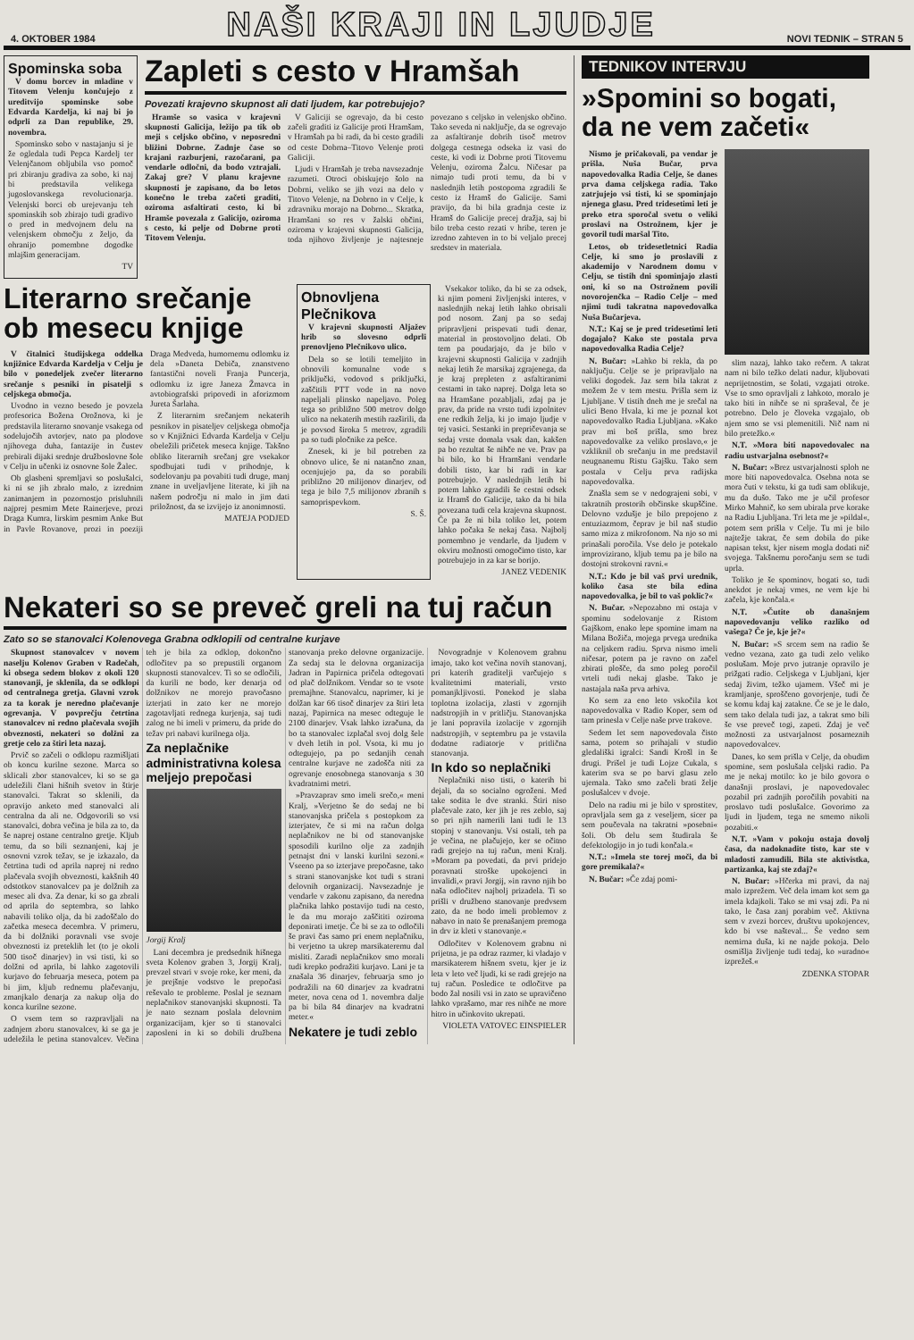4. OKTOBER 1984 NAŠI KRAJI IN LJUDJE NOVI TEDNIK – STRAN 5
Spominska soba
V domu borcev in mladine v Titovem Velenju končujejo z ureditvijo spominske sobe Edvarda Kardelja, ki naj bi jo odprli za Dan republike, 29. novembra.
Spominsko sobo v nastajanju si je že ogledala tudi Pepca Kardelj ter Velenjčanom obljubila vso pomoč pri zbiranju gradiva za sobo, ki naj bi predstavila velikega jugoslovanskega revolucionarja. Velenjski borci ob urejevanju teh spominskih sob zbirajo tudi gradivo o pred in medvojnem delu na velenjskem območju z željo, da ohranijo pomembne dogodke mlajšim generacijam.
TV
Zapleti s cesto v Hramšah
Povezati krajevno skupnost ali dati ljudem, kar potrebujejo?
Hramše so vasica v krajevni skupnosti Galicija, ležijo pa tik ob meji s celjsko občino, v neposredni bližini Dobrne. Zadnje čase so krajani razburjeni, razočarani, pa vendarle odločni, da bodo vztrajali. Zakaj gre? V planu krajevne skupnosti je zapisano, da bo letos konečno le treba začeti graditi, oziroma asfaltirati cesto, ki bi Hramše povezala z Galicijo, oziroma s cesto, ki pelje od Dobrne proti Titovem Velenju.
V Galiciji se ogrevajo, da bi cesto začeli graditi iz Galicije proti Hramšam, v Hramšah pa bi radi, da bi cesto gradili od ceste Dobrna–Titovo Velenje proti Galiciji.
Ljudi v Hramšah je treba navsezadnje razumeti. Otroci obiskujejo šolo na Dobrni, veliko se jih vozi na delo v Titovo Velenje, na Dobrno in v Celje, k zdravniku morajo na Dobrno... Skratka, Hramšani so res v žalski občini, oziroma v krajevni skupnosti Galicija, toda njihovo življenje je najtesneje povezano s celjsko in velenjsko občino. Tako seveda ni naključje, da se ogrevajo za asfaltiranje dobrih tisoč metrov dolgega cestnega odseka iz vasi do ceste, ki vodi iz Dobrne proti Titovemu Velenju, oziroma Žalcu. Ničesar pa nimajo tudi proti temu, da bi v naslednjih letih postopoma zgradili še cesto iz Hramš do Galicije. Sami pravijo, da bi bila gradnja ceste iz Hramš do Galicije precej dražja, saj bi bilo treba cesto rezati v hribe, teren je izredno zahteven in to bi veljalo precej sredstev in materiala.
Literarno srečanje ob mesecu knjige
V čitalnici študijskega oddelka knjižnice Edvarda Kardelja v Celju je bilo v ponedeljek zvečer literarno srečanje s pesniki in pisatelji s celjskega območja.
Uvodno in vezno besedo je povzela profesorica Božena Orožnova, ki je predstavila literarno snovanje vsakega od sodelujočih avtorjev, nato pa plodove njihovega duha, fantazije in čustev prebirali dijaki srednje družboslovne šole v Celju in učenki iz osnovne šole Žalec.
Ob glasbeni spremljavi so poslušalci, ki ni se jih zbralo malo, z izrednim zanimanjem in pozornostjo prisluhnili najprej pesmim Mete Rainerjeve, prozi Draga Kumra, lirskim pesmim Anke But in Pavle Rovanove, prozi in poeziji Draga Medveda, humornemu odlomku iz dela »Daneta Debiča, znanstveno fantastični noveli Franja Puncerja, odlomku iz igre Janeza Žmavca in avtobiografski pripovedi in aforizmom Jureta Šarlaha.
Z literarnim srečanjem nekaterih pesnikov in pisateljev celjskega območja so v Knjižnici Edvarda Kardelja v Celju obeležili pričetek meseca knjige. Takšno obliko literarnih srečanj gre vsekakor spodbujati tudi v prihodnje, k sodelovanju pa povabiti tudi druge, manj znane in uveljavljene literate, ki jih na našem področju ni malo in jim dati priložnost, da se izvijejo iz anonimnosti.
MATEJA PODJED
Obnovljena Plečnikova
V krajevni skupnosti Aljažev hrib so slovesno odprli prenovljeno Plečnikovo ulico.
Dela so se lotili temeljito in obnovili komunalne vode s priključki, vodovod s priključki, zaščitili PTT vode in na novo napeljali plinsko napeljavo. Poleg tega so približno 500 metrov dolgo ulico na nekaterih mestih razširili, da je povsod široka 5 metrov, zgradili pa so tudi pločnike za pešce.
Znesek, ki je bil potreben za obnovo ulice, še ni natančno znan, ocenjujejo pa, da so porabili približno 20 milijonov dinarjev, od tega je bilo 7,5 milijonov zbranih s samoprispevkom.
S. Š.
Vsekakor toliko, da bi se za odsek, ki njim pomeni življenjski interes, v naslednjih nekaj letih lahko obrisali pod nosom. Zanj pa so sedaj pripravljeni prispevati tudi denar, material in prostovoljno delati. Ob tem pa poudarjajo, da je bilo v krajevni skupnosti Galicija v zadnjih nekaj letih že marsikaj zgrajenega, da je kraj prepleten z asfaltiranimi cestami in tako naprej. Dolga leta so na Hramšane pozabljali, zdaj pa je prav, da pride na vrsto tudi izpolnitev ene redkih želja, ki jo imajo ljudje v tej vasici. Sestanki in prepričevanja se sedaj vrste domala vsak dan, kakšen pa bo rezultat še nihče ne ve. Prav pa bi bilo, ko bi Hramšani vendarle dobili tisto, kar bi radi in kar potrebujejo. V naslednjih letih bi potem lahko zgradili še cestni odsek iz Hramš do Galicije, tako da bi bila povezana tudi cela krajevna skupnost. Če pa že ni bila toliko let, potem lahko počaka še nekaj časa. Najbolj pomembno je vendarle, da ljudem v okviru možnosti omogočimo tisto, kar potrebujejo in za kar se borijo.
JANEZ VEDENIK
Nekateri so se preveč greli na tuj račun
Zato so se stanovalci Kolenovega Grabna odklopili od centralne kurjave
Skupnost stanovalcev v novem naselju Kolenov Graben v Radečah, ki obsega sedem blokov z okoli 120 stanovanji, je sklenila, da se odklopi od centralnega gretja. Glavni vzrok za ta korak je neredno plačevanje ogrevanja. V povprečju četrtina stanovalcev ni redno plačevala svojih obveznosti, nekateri so dolžni za gretje celo za štiri leta nazaj.
Prvič so začeli o odklopu razmišljati ob koncu kurilne sezone. Marca so sklicali zbor stanovalcev, ki so se ga udeležili člani hišnih svetov in štirje stanovalci. Takrat so sklenili, da opravijo anketo med stanovalci ali centralna da ali ne. Odgovorili so vsi stanovalci, dobra večina je bila za to, da še naprej ostane centralno gretje. Kljub temu, da so bili seznanjeni, kaj je osnovni vzrok težav, se je izkazalo, da četrtina tudi od aprila naprej ni redno plačevala svojih obveznosti, kakšnih 40 odstotkov stanovalcev pa je dolžnih za mesec ali dva. Za denar, ki so ga zbrali od aprila do septembra, so lahko nabavili toliko olja, da bi zadoščalo do začetka meseca decembra. V primeru, da bi dolžniki poravnali vse svoje obveznosti iz preteklih let (to je okoli 500 tisoč dinarjev) in vsi tisti, ki so dolžni od aprila, bi lahko zagotovili kurjavo do februarja meseca, potem pa bi jim, kljub rednemu plačevanju, zmanjkalo denarja za nakup olja do konca kurilne sezone.
O vsem tem so razpravljali na zadnjem zboru stanovalcev, ki se ga je udeležila le petina stanovalcev. Večina teh je bila za odklop, dokončno odločitev pa so prepustili organom skupnosti stanovalcev. Ti so se odločili, da kurili ne bodo, ker denarja od dolžnikov ne morejo pravočasno izterjati in zato ker ne morejo zagotavljati rednega kurjenja, saj tudi zalog ne bi imeli v primeru, da pride do težav pri nabavi kurilnega olja.
Za neplačnike administrativna kolesa meljejo prepočasi
Jorgij Kralj
Lani decembra je predsednik hišnega sveta Kolenov graben 3, Jorgij Kralj, prevzel stvari v svoje roke, ker meni, da je prejšnje vodstvo le prepočasi reševalo te probleme. Poslal je seznam neplačnikov stanovanjski skupnosti. Ta je nato seznam poslala delovnim organizacijam, kjer so ti stanovalci zaposleni in ki so dobili družbena stanovanja preko delovne organizacije. Za sedaj sta le delovna organizacija Jadran in Papirnica pričela odtegovati od plač dolžnikom. Vendar so te vsote premajhne. Stanovalcu, naprimer, ki je dolžan kar 66 tisoč dinarjev za štiri leta nazaj, Papirnica na mesec odteguje le 2100 dinarjev. Vsak lahko izračuna, da bo ta stanovalec izplačal svoj dolg šele v dveh letih in pol. Vsota, ki mu jo odtegujejo, pa po sedanjih cenah centralne kurjave ne zadošča niti za ogrevanje enosobnega stanovanja s 30 kvadratnimi metri.
»Pravzaprav smo imeli srečo,« meni Kralj, »Verjetno še do sedaj ne bi stanovanjska pričela s postopkom za izterjatev, če si mi na račun dolga neplačnikov ne bi od stanovanjske sposodili kurilno olje za zadnjih petnajst dni v lanski kurilni sezoni.« Vseeno pa so izterjave prepočasne, tako s strani stanovanjske kot tudi s strani delovnih organizacij. Navsezadnje je vendarle v zakonu zapisano, da neredna plačnika lahko postavijo tudi na cesto, le da mu morajo zaščititi oziroma deponirati imetje. Če bi se za to odločili še pravi čas samo pri enem neplačniku, bi verjetno ta ukrep marsikateremu dal misliti. Zaradi neplačnikov smo morali tudi krepko podražiti kurjavo. Lani je ta znašala 36 dinarjev, februarja smo jo podražili na 60 dinarjev za kvadratni meter, nova cena od 1. novembra dalje pa bi bila 84 dinarjev na kvadratni meter.«
Nekatere je tudi zeblo
Novogradnje v Kolenovem grabnu imajo, tako kot večina novih stanovanj, pri katerih graditelji varčujejo s kvalitetnimi materiali, vrsto pomanjkljivosti. Ponekod je slaba toplotna izolacija, zlasti v zgornjih nadstropjih in v pritličju. Stanovanjska je lani popravila izolacije v zgornjih nadstropjih, v septembru pa je vstavila dodatne radiatorje v pritlična stanovanja.
In kdo so neplačniki
Neplačniki niso tisti, o katerih bi dejali, da so socialno ogroženi. Med take sodita le dve stranki. Štiri niso plačevale zato, ker jih je res zeblo, saj so pri njih namerili lani tudi le 13 stopinj v stanovanju. Vsi ostali, teh pa je večina, ne plačujejo, ker se očitno radi grejejo na tuj račun, meni Kralj. »Moram pa povedati, da prvi pridejo poravnati stroške upokojenci in invalidi,« pravi Jorgij, »in ravno njih bo naša odločitev najbolj prizadela. Ti so prišli v družbeno stanovanje predvsem zato, da ne bodo imeli problemov z nabavo in nato še prenašanjem premoga in drv iz kleti v stanovanje.«
Odločitev v Kolenovem grabnu ni prijetna, je pa odraz razmer, ki vladajo v marsikaterem hišnem svetu, kjer je iz leta v leto več ljudi, ki se radi grejejo na tuj račun. Posledice te odločitve pa bodo žal nosili vsi in zato se upravičeno lahko vprašamo, mar res nihče ne more hitro in učinkovito ukrepati.
VIOLETA VATOVEC EINSPIELER
TEDNIKOV INTERVJU
»Spomini so bogati, da ne vem začeti«
Nismo je pričakovali, pa vendar je prišla. Nuša Bučar, prva napovedovalka Radia Celje, še danes prva dama celjskega radia. Tako zatrjujejo vsi tisti, ki se spominjajo njenega glasu. Pred tridesetimi leti je preko etra sporočal svetu o veliki proslavi na Ostrožnem, kjer je govoril tudi maršal Tito.
Letos, ob tridesetletnici Radia Celje, ki smo jo proslavili z akademijo v Narodnem domu v Celju, se tistih dni spominjajo zlasti oni, ki so na Ostrožnem povili novorojenčka – Radio Celje – med njimi tudi takratna napovedovalka Nuša Bučarjeva.
N.T.: Kaj se je pred tridesetimi leti dogajalo? Kako ste postala prva napovedovalka Radia Celje?
N. Bučar: »Lahko bi rekla, da po naključju. Celje se je pripravljalo na veliki dogodek. Jaz sem bila takrat z možem že v tem mestu. Prišla sem iz Ljubljane. V tistih dneh me je srečal na ulici Beno Hvala, ki me je poznal kot napovedovalko Radia Ljubljana. »Kako prav mi boš prišla, smo brez napovedovalke za veliko proslavo,« je vzkliknil ob srečanju in me predstavil neugnanemu Ristu Gajšku. Tako sem postala v Celju prva radijska napovedovalka.
Znašla sem se v nedograjeni sobi, v takratnih prostorih občinske skupščine. Delovno vzdušje je bilo prepojeno z entuziazmom, čeprav je bil naš studio samo miza z mikrofonom. Na njo so mi prinašali poročila. Vse delo je potekalo improvizirano, kljub temu pa je bilo na dostojni strokovni ravni.«
N.T.: Kdo je bil vaš prvi urednik, koliko časa ste bila edina napovedovalka, je bil to vaš poklic?«
N. Bučar. »Nepozabno mi ostaja v spominu sodelovanje z Ristom Gajškom, enako lepe spomine imam na Milana Božiča, mojega prvega urednika na celjskem radiu. Sprva nismo imeli ničesar, potem pa je ravno on začel zbirati plošče, da smo poleg poročil vrteli tudi nekaj glasbe. Tako je nastajala naša prva arhiva.
Ko sem za eno leto vskočila kot napovedovalka v Radio Koper, sem od tam prinesla v Celje naše prve trakove.
Sedem let sem napovedovala čisto sama, potem so prihajali v studio gledališki igralci: Sandi Krošl in še drugi. Prišel je tudi Lojze Cukala, s katerim sva se po barvi glasu zelo ujemala. Tako smo začeli brati želje poslušalcev v dvoje.
Delo na radiu mi je bilo v sprostitev, opravljala sem ga z veseljem, sicer pa sem poučevala na takratni »posebni« šoli. Ob delu sem študirala še defektologijo in jo tudi končala.«
N.T.: »Imela ste torej moči, da bi gore premikala?«
N. Bučar: »Če zdaj pomi-
slim nazaj, lahko tako rečem. A takrat nam ni bilo težko delati nadur, kljubovati neprijetnostim, se šolati, vzgajati otroke. Vse to smo opravljali z lahkoto, moralo je tako biti in nihče se ni spraševal, če je potrebno. Delo je človeka vzgajalo, ob njem smo se vsi plemenitili. Nič nam ni bilo pretežko.«
N.T. »Mora biti napovedovalec na radiu ustvarjalna osebnost?«
N. Bučar: »Brez ustvarjalnosti sploh ne more biti napovedovalca. Osebna nota se mora čuti v tekstu, ki ga tudi sam oblikuje, mu da dušo. Tako me je učil profesor Mirko Mahnič, ko sem ubirala prve korake na Radiu Ljubljana. Tri leta me je »pildal«, potem sem prišla v Celje. Tu mi je bilo najtežje takrat, če sem dobila do pike napisan tekst, kjer nisem mogla dodati nič svojega. Takšnemu poročanju sem se tudi uprla.
Toliko je še spominov, bogati so, tudi anekdot je nekaj vmes, ne vem kje bi začela, kje končala.«
N.T. »Čutite ob današnjem napovedovanju veliko razliko od vašega? Če je, kje je?«
N. Bučar: »S srcem sem na radio še vedno vezana, zato ga tudi zelo veliko poslušam. Moje prvo jutranje opravilo je prižgati radio. Celjskega v Ljubljani, kjer sedaj živim, težko ujamem. Všeč mi je kramljanje, sproščeno govorjenje, tudi če se komu kdaj kaj zatakne. Če se je le dalo, sem tako delala tudi jaz, a takrat smo bili še vse preveč togi, zapeti. Zdaj je več možnosti za ustvarjalnost posameznih napovedovalcev.
Danes, ko sem prišla v Celje, da obudim spomine, sem poslušala celjski radio. Pa me je nekaj motilo: ko je bilo govora o današnji proslavi, je napovedovalec pozabil pri zadnjih poročilih povabiti na proslavo tudi poslušalce. Govorimo za ljudi in ljudem, tega ne smemo nikoli pozabiti.«
N.T. »Vam v pokoju ostaja dovolj časa, da nadoknadite tisto, kar ste v mladosti zamudili. Bila ste aktivistka, partizanka, kaj ste zdaj?«
N. Bučar: »Hčerka mi pravi, da naj malo izprežem. Več dela imam kot sem ga imela kdajkoli. Tako se mi vsaj zdi. Pa ni tako, le časa zanj porabim več. Aktivna sem v zvezi borcev, društvu upokojencev, kdo bi vse našteval... Še vedno sem nemirna duša, ki ne najde pokoja. Delo osmišlja življenje tudi tedaj, ko »uradno« izprežeš.«
ZDENKA STOPAR